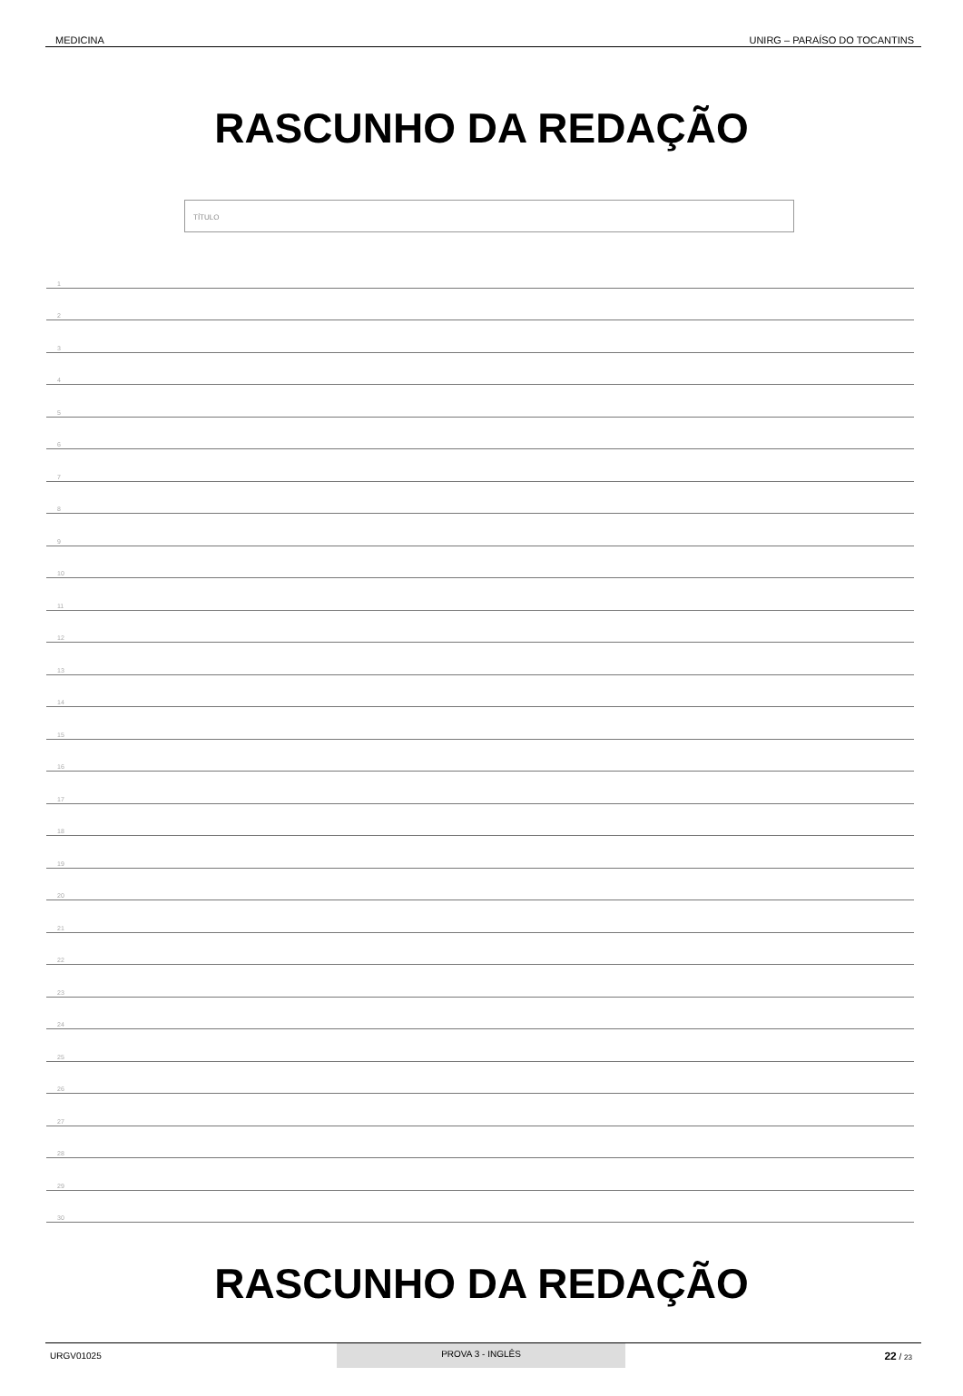MEDICINA UNIRG – PARAÍSO DO TOCANTINS
RASCUNHO DA REDAÇÃO
TÍTULO
1
2
3
4
5
6
7
8
9
10
11
12
13
14
15
16
17
18
19
20
21
22
23
24
25
26
27
28
29
30
RASCUNHO DA REDAÇÃO
URGV01025 PROVA 3 - INGLÊS 22 / 23